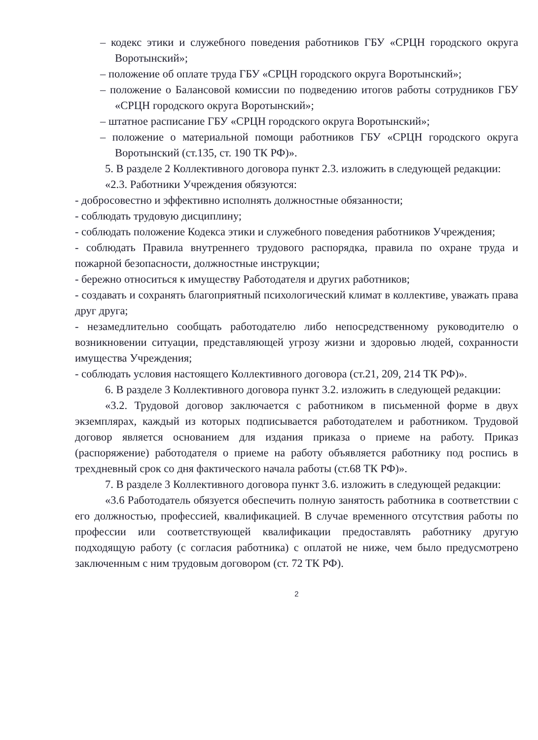– кодекс этики и служебного поведения работников ГБУ «СРЦН городского округа Воротынский»;
– положение об оплате труда ГБУ «СРЦН городского округа Воротынский»;
– положение о Балансовой комиссии по подведению итогов работы сотрудников ГБУ «СРЦН городского округа Воротынский»;
– штатное расписание ГБУ «СРЦН городского округа Воротынский»;
– положение о материальной помощи работников ГБУ «СРЦН городского округа Воротынский (ст.135, ст. 190 ТК РФ)».
5. В разделе 2 Коллективного договора пункт 2.3. изложить в следующей редакции:
«2.3. Работники Учреждения обязуются:
- добросовестно и эффективно исполнять должностные обязанности;
- соблюдать трудовую дисциплину;
- соблюдать положение Кодекса этики и служебного поведения работников Учреждения;
- соблюдать Правила внутреннего трудового распорядка, правила по охране труда и пожарной безопасности, должностные инструкции;
- бережно относиться к имуществу Работодателя и других работников;
- создавать и сохранять благоприятный психологический климат в коллективе, уважать права друг друга;
- незамедлительно сообщать работодателю либо непосредственному руководителю о возникновении ситуации, представляющей угрозу жизни и здоровью людей, сохранности имущества Учреждения;
- соблюдать условия настоящего Коллективного договора (ст.21, 209, 214 ТК РФ)».
6. В разделе 3 Коллективного договора пункт 3.2. изложить в следующей редакции:
«3.2. Трудовой договор заключается с работником в письменной форме в двух экземплярах, каждый из которых подписывается работодателем и работником. Трудовой договор является основанием для издания приказа о приеме на работу. Приказ (распоряжение) работодателя о приеме на работу объявляется работнику под роспись в трехдневный срок со дня фактического начала работы (ст.68 ТК РФ)».
7. В разделе 3 Коллективного договора пункт 3.6. изложить в следующей редакции:
«3.6 Работодатель обязуется обеспечить полную занятость работника в соответствии с его должностью, профессией, квалификацией. В случае временного отсутствия работы по профессии или соответствующей квалификации предоставлять работнику другую подходящую работу (с согласия работника) с оплатой не ниже, чем было предусмотрено заключенным с ним трудовым договором (ст. 72 ТК РФ).
2